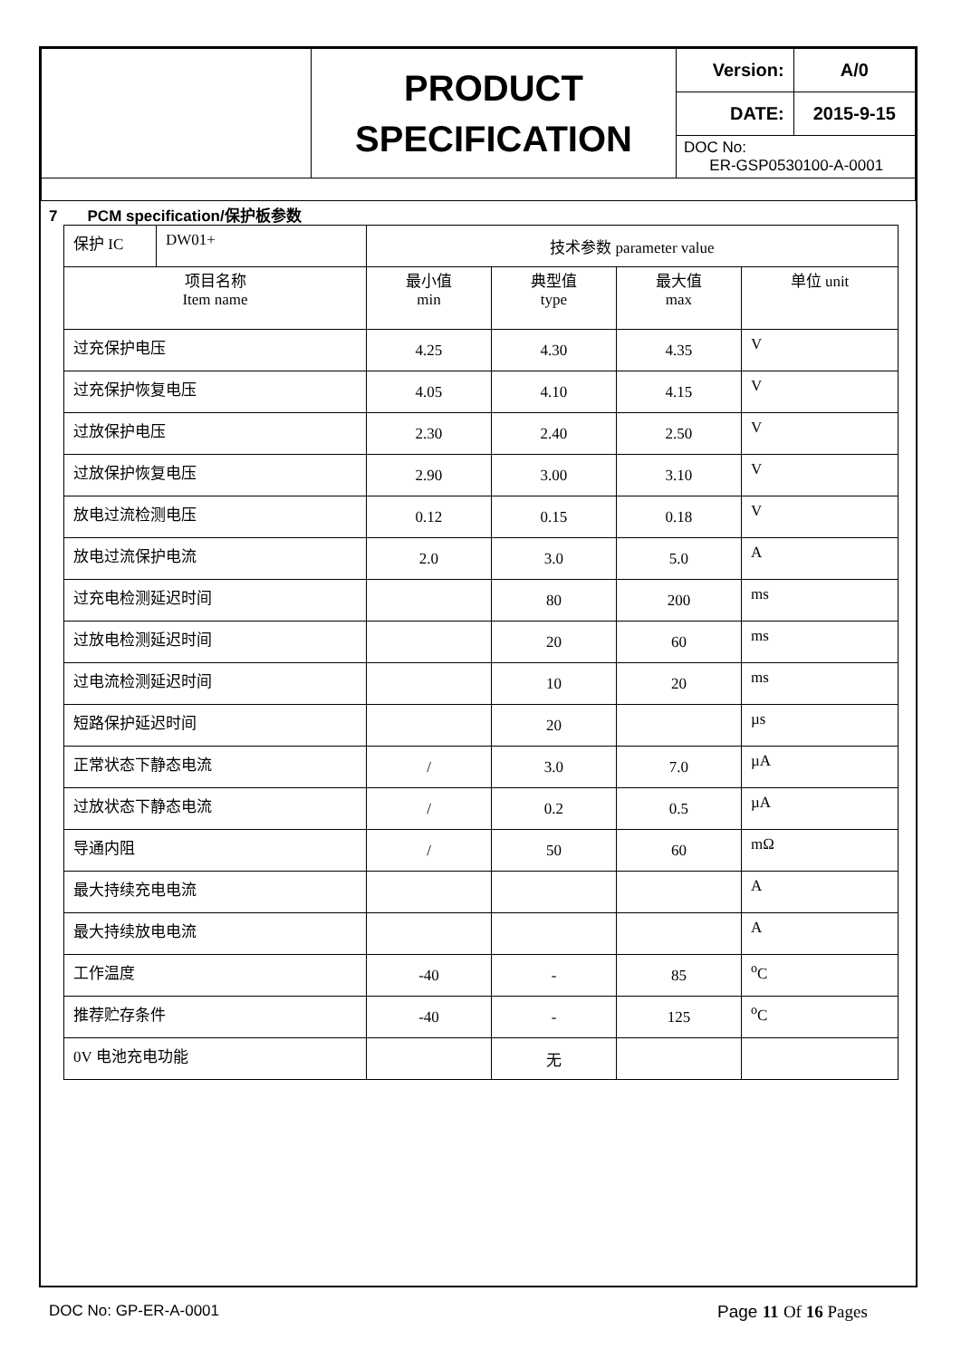| | PRODUCT SPECIFICATION | Version: | A/0 |
| | | DATE: | 2015-9-15 |
| | | DOC No: ER-GSP0530100-A-0001 | |
7 PCM specification/保护板参数
| 保护 IC | DW01+ | 技术参数 parameter value | | | |
| 项目名称 Item name | | 最小值 min | 典型值 type | 最大值 max | 单位 unit |
| 过充保护电压 | | 4.25 | 4.30 | 4.35 | V |
| 过充保护恢复电压 | | 4.05 | 4.10 | 4.15 | V |
| 过放保护电压 | | 2.30 | 2.40 | 2.50 | V |
| 过放保护恢复电压 | | 2.90 | 3.00 | 3.10 | V |
| 放电过流检测电压 | | 0.12 | 0.15 | 0.18 | V |
| 放电过流保护电流 | | 2.0 | 3.0 | 5.0 | A |
| 过充电检测延迟时间 | | | 80 | 200 | ms |
| 过放电检测延迟时间 | | | 20 | 60 | ms |
| 过电流检测延迟时间 | | | 10 | 20 | ms |
| 短路保护延迟时间 | | | 20 | | µs |
| 正常状态下静态电流 | | / | 3.0 | 7.0 | µA |
| 过放状态下静态电流 | | / | 0.2 | 0.5 | µA |
| 导通内阻 | | / | 50 | 60 | mΩ |
| 最大持续充电电流 | | | | | A |
| 最大持续放电电流 | | | | | A |
| 工作温度 | | -40 | - | 85 | <sup>o</sup> C |
| 推荐贮存条件 | | -40 | - | 125 | <sup>o</sup> C |
| 0V 电池充电功能 | | | 无 | | |
DOC No: GP-ER-A-0001 Page 11 Of 16 Pages